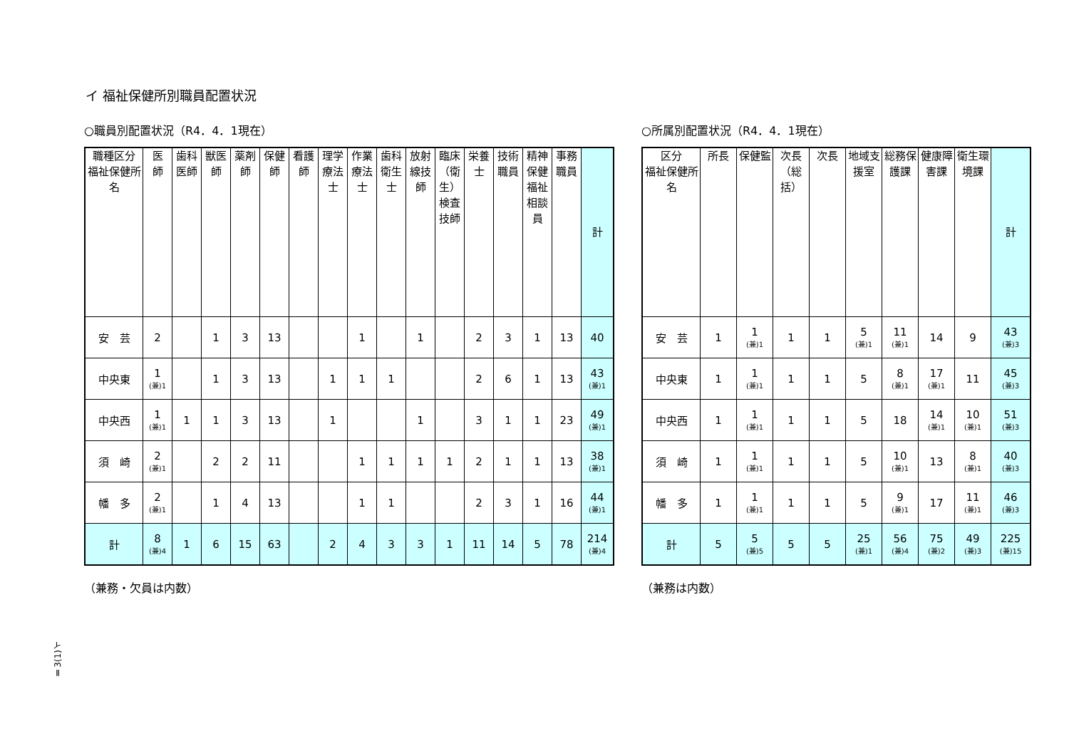イ 福祉保健所別職員配置状況
○職員別配置状況（R4．4．1現在）
| 職種区分 福祉保健所名 | 医 師 | 歯科医師 | 獣医師 | 薬剤師 | 保健師 | 看護師 | 理学療法士 | 作業療法士 | 歯科衛生士 | 放射線技師 | 臨床（衛生）検査技師 | 栄養士 | 技術職員 | 精神保健福祉相談員 | 事務職員 | 計 |
| --- | --- | --- | --- | --- | --- | --- | --- | --- | --- | --- | --- | --- | --- | --- | --- | --- |
| 安 芸 | 2 | | 1 | 3 | 13 | | | 1 | | 1 | | 2 | 3 | 1 | 13 | 40 |
| 中央東 | 1 (兼)1 | | 1 | 3 | 13 | | 1 | 1 | 1 | | | 2 | 6 | 1 | 13 | 43 (兼)1 |
| 中央西 | 1 (兼)1 | 1 | 1 | 3 | 13 | | 1 | | | 1 | | 3 | 1 | 1 | 23 | 49 (兼)1 |
| 須 崎 | 2 (兼)1 | | 2 | 2 | 11 | | | 1 | 1 | 1 | 1 | 2 | 1 | 1 | 13 | 38 (兼)1 |
| 幡 多 | 2 (兼)1 | | 1 | 4 | 13 | | | 1 | 1 | | | 2 | 3 | 1 | 16 | 44 (兼)1 |
| 計 | 8 (兼)4 | 1 | 6 | 15 | 63 | | 2 | 4 | 3 | 3 | 1 | 11 | 14 | 5 | 78 | 214 (兼)4 |
（兼務・欠員は内数）
○所属別配置状況（R4．4．1現在）
| 区分 福祉保健所名 | 所長 | 保健監 | 次長（総括） | 次長 | 地域支援室 | 総務保護課 | 健康障害課 | 衛生環境課 | 計 |
| --- | --- | --- | --- | --- | --- | --- | --- | --- | --- |
| 安 芸 | 1 | 1 (兼)1 | 1 | 1 | 5 (兼)1 | 11 (兼)1 | 14 | 9 | 43 (兼)3 |
| 中央東 | 1 | 1 (兼)1 | 1 | 1 | 5 | 8 (兼)1 | 17 (兼)1 | 11 | 45 (兼)3 |
| 中央西 | 1 | 1 (兼)1 | 1 | 1 | 5 | 18 | 14 (兼)1 | 10 (兼)1 | 51 (兼)3 |
| 須 崎 | 1 | 1 (兼)1 | 1 | 1 | 5 | 10 (兼)1 | 13 | 8 (兼)1 | 40 (兼)3 |
| 幡 多 | 1 | 1 (兼)1 | 1 | 1 | 5 | 9 (兼)1 | 17 | 11 (兼)1 | 46 (兼)3 |
| 計 | 5 | 5 (兼)5 | 5 | 5 | 25 (兼)1 | 56 (兼)4 | 75 (兼)2 | 49 (兼)3 | 225 (兼)15 |
（兼務は内数）
Ⅱ3(1)イ